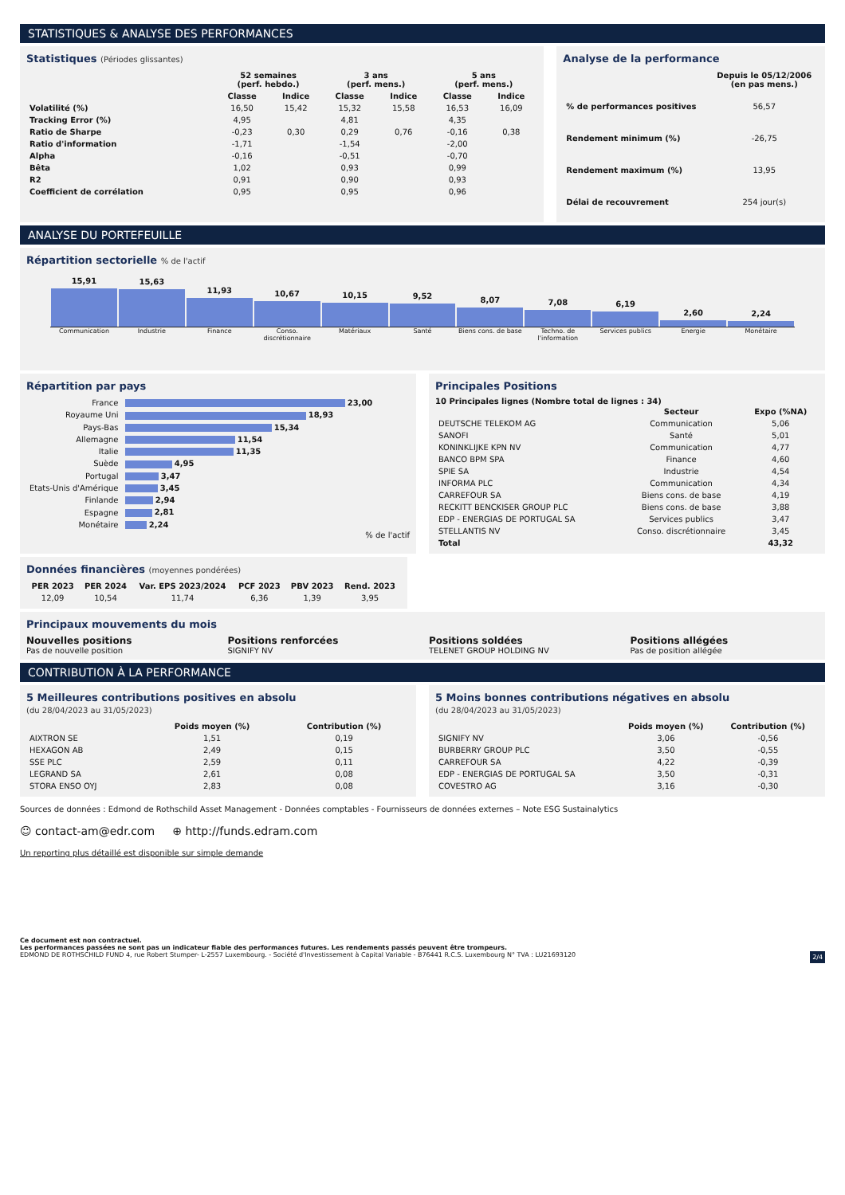STATISTIQUES & ANALYSE DES PERFORMANCES
Statistiques (Périodes glissantes)
| | 52 semaines (perf. hebdo.) | | 3 ans (perf. mens.) | | 5 ans (perf. mens.) | |
| --- | --- | --- | --- | --- | --- | --- |
| | Classe | Indice | Classe | Indice | Classe | Indice |
| Volatilité (%) | 16,50 | 15,42 | 15,32 | 15,58 | 16,53 | 16,09 |
| Tracking Error (%) | 4,95 | | 4,81 | | 4,35 | |
| Ratio de Sharpe | -0,23 | 0,30 | 0,29 | 0,76 | -0,16 | 0,38 |
| Ratio d'information | -1,71 | | -1,54 | | -2,00 | |
| Alpha | -0,16 | | -0,51 | | -0,70 | |
| Bêta | 1,02 | | 0,93 | | 0,99 | |
| R2 | 0,91 | | 0,90 | | 0,93 | |
| Coefficient de corrélation | 0,95 | | 0,95 | | 0,96 | |
Analyse de la performance
| | Depuis le 05/12/2006 (en pas mens.) |
| --- | --- |
| % de performances positives | 56,57 |
| Rendement minimum (%) | -26,75 |
| Rendement maximum (%) | 13,95 |
| Délai de recouvrement | 254 jour(s) |
ANALYSE DU PORTEFEUILLE
Répartition sectorielle % de l'actif
15,91
15,63
11,93
10,67
10,15
9,52
8,07
7,08
6,19
2,60
2,24
Communication Industrie Finance Conso. discrétionnaire Matériaux Santé Biens cons. de base Techno. de l'information Services publics Energie Monétaire
Répartition par pays
| France | 23,00 |
| Royaume Uni | 18,93 |
| Pays-Bas | 15,34 |
| Allemagne | 11,54 |
| Italie | 11,35 |
| Suède | 4,95 |
| Portugal | 3,47 |
| Etats-Unis d'Amérique | 3,45 |
| Finlande | 2,94 |
| Espagne | 2,81 |
| Monétaire | 2,24 |
% de l'actif
Principales Positions
10 Principales lignes (Nombre total de lignes : 34)
| | Secteur | Expo (%NA) |
| --- | --- | --- |
| DEUTSCHE TELEKOM AG | Communication | 5,06 |
| SANOFI | Santé | 5,01 |
| KONINKLIJKE KPN NV | Communication | 4,77 |
| BANCO BPM SPA | Finance | 4,60 |
| SPIE SA | Industrie | 4,54 |
| INFORMA PLC | Communication | 4,34 |
| CARREFOUR SA | Biens cons. de base | 4,19 |
| RECKITT BENCKISER GROUP PLC | Biens cons. de base | 3,88 |
| EDP - ENERGIAS DE PORTUGAL SA | Services publics | 3,47 |
| STELLANTIS NV | Conso. discrétionnaire | 3,45 |
| Total | | 43,32 |
Données financières (moyennes pondérées)
| PER 2023 | PER 2024 | Var. EPS 2023/2024 | PCF 2023 | PBV 2023 | Rend. 2023 |
| --- | --- | --- | --- | --- | --- |
| 12,09 | 10,54 | 11,74 | 6,36 | 1,39 | 3,95 |
Principaux mouvements du mois
Nouvelles positions
Pas de nouvelle position
Positions renforcées
SIGNIFY NV
Positions soldées
TELENET GROUP HOLDING NV
Positions allégées
Pas de position allégée
CONTRIBUTION À LA PERFORMANCE
5 Meilleures contributions positives en absolu
(du 28/04/2023 au 31/05/2023)
| | Poids moyen (%) | Contribution (%) |
| --- | --- | --- |
| AIXTRON SE | 1,51 | 0,19 |
| HEXAGON AB | 2,49 | 0,15 |
| SSE PLC | 2,59 | 0,11 |
| LEGRAND SA | 2,61 | 0,08 |
| STORA ENSO OYJ | 2,83 | 0,08 |
5 Moins bonnes contributions négatives en absolu
(du 28/04/2023 au 31/05/2023)
| | Poids moyen (%) | Contribution (%) |
| --- | --- | --- |
| SIGNIFY NV | 3,06 | -0,56 |
| BURBERRY GROUP PLC | 3,50 | -0,55 |
| CARREFOUR SA | 4,22 | -0,39 |
| EDP - ENERGIAS DE PORTUGAL SA | 3,50 | -0,31 |
| COVESTRO AG | 3,16 | -0,30 |
Sources de données : Edmond de Rothschild Asset Management - Données comptables - Fournisseurs de données externes – Note ESG Sustainalytics
☺ contact-am@edr.com ⊕ http://funds.edram.com
Un reporting plus détaillé est disponible sur simple demande
Ce document est non contractuel.
Les performances passées ne sont pas un indicateur fiable des performances futures. Les rendements passés peuvent être trompeurs.
EDMOND DE ROTHSCHILD FUND 4, rue Robert Stumper- L-2557 Luxembourg. - Société d'Investissement à Capital Variable - B76441 R.C.S. Luxembourg N° TVA : LU21693120 2/4